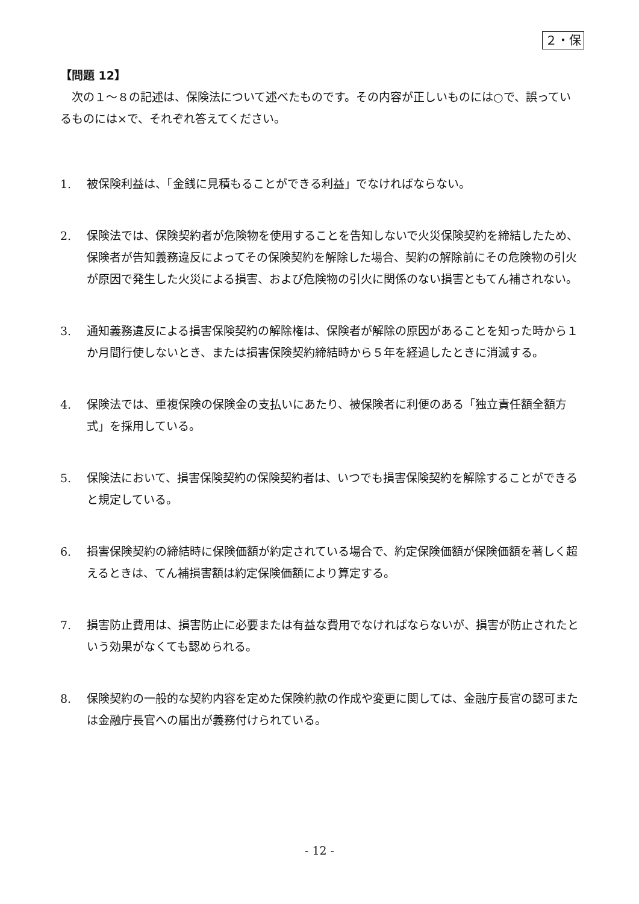２・保
【問題 12】
　次の１～８の記述は、保険法について述べたものです。その内容が正しいものには○で、誤っているものには×で、それぞれ答えてください。
1. 被保険利益は、「金銭に見積もることができる利益」でなければならない。
2. 保険法では、保険契約者が危険物を使用することを告知しないで火災保険契約を締結したため、保険者が告知義務違反によってその保険契約を解除した場合、契約の解除前にその危険物の引火が原因で発生した火災による損害、および危険物の引火に関係のない損害ともてん補されない。
3. 通知義務違反による損害保険契約の解除権は、保険者が解除の原因があることを知った時から１か月間行使しないとき、または損害保険契約締結時から５年を経過したときに消滅する。
4. 保険法では、重複保険の保険金の支払いにあたり、被保険者に利便のある「独立責任額全額方式」を採用している。
5. 保険法において、損害保険契約の保険契約者は、いつでも損害保険契約を解除することができると規定している。
6. 損害保険契約の締結時に保険価額が約定されている場合で、約定保険価額が保険価額を著しく超えるときは、てん補損害額は約定保険価額により算定する。
7. 損害防止費用は、損害防止に必要または有益な費用でなければならないが、損害が防止されたという効果がなくても認められる。
8. 保険契約の一般的な契約内容を定めた保険約款の作成や変更に関しては、金融庁長官の認可または金融庁長官への届出が義務付けられている。
- 12 -